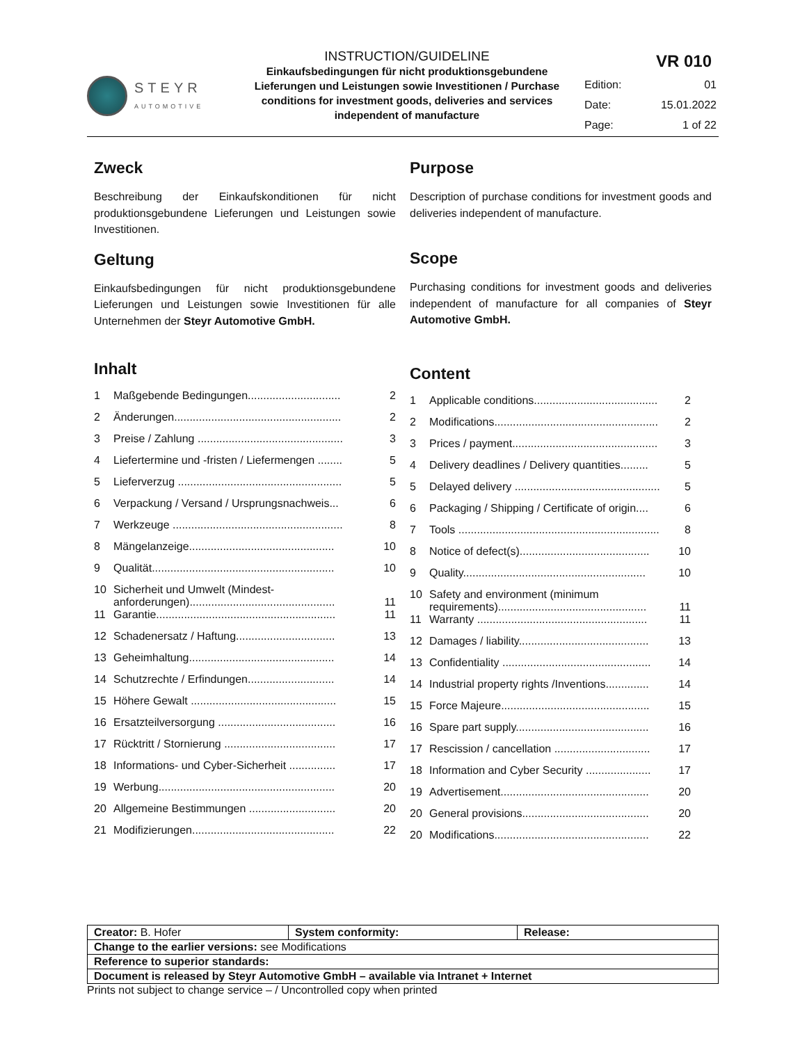STEYR
AUTOMOTIVE
INSTRUCTION/GUIDELINE
Einkaufsbedingungen für nicht produktionsgebundene Lieferungen und Leistungen sowie Investitionen / Purchase conditions for investment goods, deliveries and services independent of manufacture
VR 010
| Edition: | 01 |
| Date: | 15.01.2022 |
| Page: | 1 of 22 |
Zweck
Beschreibung der Einkaufskonditionen für nicht produktionsgebundene Lieferungen und Leistungen sowie Investitionen.
Geltung
Einkaufsbedingungen für nicht produktionsgebundene Lieferungen und Leistungen sowie Investitionen für alle Unternehmen der Steyr Automotive GmbH.
Inhalt
| 1 | Maßgebende Bedingungen.............................. | 2 |
| 2 | Änderungen...................................................... | 2 |
| 3 | Preise / Zahlung ............................................... | 3 |
| 4 | Liefertermine und -fristen / Liefermengen ........ | 5 |
| 5 | Lieferverzug ..................................................... | 5 |
| 6 | Verpackung / Versand / Ursprungsnachweis... | 6 |
| 7 | Werkzeuge ....................................................... | 8 |
| 8 | Mängelanzeige............................................... | 10 |
| 9 | Qualität........................................................... | 10 |
| 10 | Sicherheit und Umwelt (Mindest-anforderungen)............................................... | 11 |
| 11 | Garantie.......................................................... | 11 |
| 12 | Schadenersatz / Haftung................................ | 13 |
| 13 | Geheimhaltung............................................... | 14 |
| 14 | Schutzrechte / Erfindungen............................ | 14 |
| 15 | Höhere Gewalt ............................................... | 15 |
| 16 | Ersatzteilversorgung ...................................... | 16 |
| 17 | Rücktritt / Stornierung .................................... | 17 |
| 18 | Informations- und Cyber-Sicherheit ............... | 17 |
| 19 | Werbung......................................................... | 20 |
| 20 | Allgemeine Bestimmungen ............................ | 20 |
| 21 | Modifizierungen.............................................. | 22 |
Purpose
Description of purchase conditions for investment goods and deliveries independent of manufacture.
Scope
Purchasing conditions for investment goods and deliveries independent of manufacture for all companies of Steyr Automotive GmbH.
Content
| 1 | Applicable conditions........................................ | 2 |
| 2 | Modifications..................................................... | 2 |
| 3 | Prices / payment............................................... | 3 |
| 4 | Delivery deadlines / Delivery quantities......... | 5 |
| 5 | Delayed delivery ............................................... | 5 |
| 6 | Packaging / Shipping / Certificate of origin.... | 6 |
| 7 | Tools ................................................................. | 8 |
| 8 | Notice of defect(s).......................................... | 10 |
| 9 | Quality........................................................... | 10 |
| 10 | Safety and environment (minimum requirements)................................................ | 11 |
| 11 | Warranty ....................................................... | 11 |
| 12 | Damages / liability.......................................... | 13 |
| 13 | Confidentiality ................................................ | 14 |
| 14 | Industrial property rights /Inventions.............. | 14 |
| 15 | Force Majeure................................................ | 15 |
| 16 | Spare part supply........................................... | 16 |
| 17 | Rescission / cancellation ............................... | 17 |
| 18 | Information and Cyber Security ..................... | 17 |
| 19 | Advertisement................................................ | 20 |
| 20 | General provisions......................................... | 20 |
| 20 | Modifications.................................................. | 22 |
| Creator: B. Hofer | System conformity: | Release: |
| Change to the earlier versions: see Modifications | | |
| Reference to superior standards: | | |
| Document is released by Steyr Automotive GmbH – available via Intranet + Internet | | |
Prints not subject to change service – / Uncontrolled copy when printed